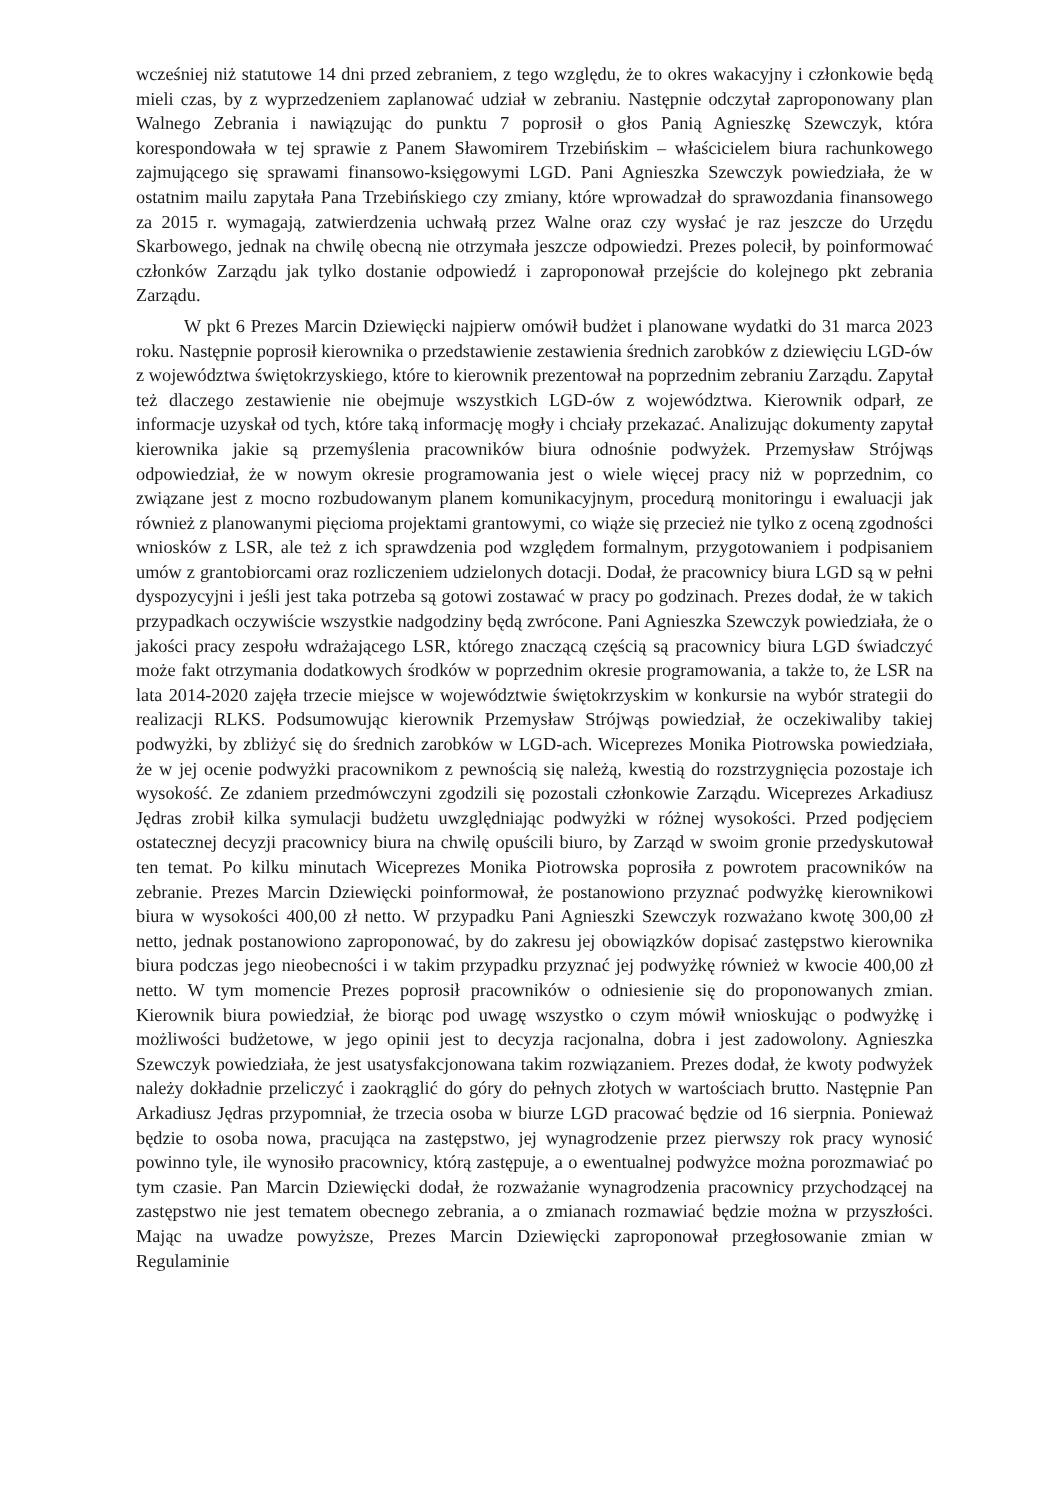wcześniej niż statutowe 14 dni przed zebraniem, z tego względu, że to okres wakacyjny i członkowie będą mieli czas, by z wyprzedzeniem zaplanować udział w zebraniu. Następnie odczytał zaproponowany plan Walnego Zebrania i nawiązując do punktu 7 poprosił o głos Panią Agnieszkę Szewczyk, która korespondowała w tej sprawie z Panem Sławomirem Trzebińskim – właścicielem biura rachunkowego zajmującego się sprawami finansowo-księgowymi LGD. Pani Agnieszka Szewczyk powiedziała, że w ostatnim mailu zapytała Pana Trzebińskiego czy zmiany, które wprowadzał do sprawozdania finansowego za 2015 r. wymagają, zatwierdzenia uchwałą przez Walne oraz czy wysłać je raz jeszcze do Urzędu Skarbowego, jednak na chwilę obecną nie otrzymała jeszcze odpowiedzi. Prezes polecił, by poinformować członków Zarządu jak tylko dostanie odpowiedź i zaproponował przejście do kolejnego pkt zebrania Zarządu.
W pkt 6 Prezes Marcin Dziewięcki najpierw omówił budżet i planowane wydatki do 31 marca 2023 roku. Następnie poprosił kierownika o przedstawienie zestawienia średnich zarobków z dziewięciu LGD-ów z województwa świętokrzyskiego, które to kierownik prezentował na poprzednim zebraniu Zarządu. Zapytał też dlaczego zestawienie nie obejmuje wszystkich LGD-ów z województwa. Kierownik odparł, ze informacje uzyskał od tych, które taką informację mogły i chciały przekazać. Analizując dokumenty zapytał kierownika jakie są przemyślenia pracowników biura odnośnie podwyżek. Przemysław Strójwąs odpowiedział, że w nowym okresie programowania jest o wiele więcej pracy niż w poprzednim, co związane jest z mocno rozbudowanym planem komunikacyjnym, procedurą monitoringu i ewaluacji jak również z planowanymi pięcioma projektami grantowymi, co wiąże się przecież nie tylko z oceną zgodności wniosków z LSR, ale też z ich sprawdzenia pod względem formalnym, przygotowaniem i podpisaniem umów z grantobiorcami oraz rozliczeniem udzielonych dotacji. Dodał, że pracownicy biura LGD są w pełni dyspozycyjni i jeśli jest taka potrzeba są gotowi zostawać w pracy po godzinach. Prezes dodał, że w takich przypadkach oczywiście wszystkie nadgodziny będą zwrócone. Pani Agnieszka Szewczyk powiedziała, że o jakości pracy zespołu wdrażającego LSR, którego znaczącą częścią są pracownicy biura LGD świadczyć może fakt otrzymania dodatkowych środków w poprzednim okresie programowania, a także to, że LSR na lata 2014-2020 zajęła trzecie miejsce w województwie świętokrzyskim w konkursie na wybór strategii do realizacji RLKS. Podsumowując kierownik Przemysław Strójwąs powiedział, że oczekiwaliby takiej podwyżki, by zbliżyć się do średnich zarobków w LGD-ach. Wiceprezes Monika Piotrowska powiedziała, że w jej ocenie podwyżki pracownikom z pewnością się należą, kwestią do rozstrzygnięcia pozostaje ich wysokość. Ze zdaniem przedmówczyni zgodzili się pozostali członkowie Zarządu. Wiceprezes Arkadiusz Jędras zrobił kilka symulacji budżetu uwzględniając podwyżki w różnej wysokości. Przed podjęciem ostatecznej decyzji pracownicy biura na chwilę opuścili biuro, by Zarząd w swoim gronie przedyskutował ten temat. Po kilku minutach Wiceprezes Monika Piotrowska poprosiła z powrotem pracowników na zebranie. Prezes Marcin Dziewięcki poinformował, że postanowiono przyznać podwyżkę kierownikowi biura w wysokości 400,00 zł netto. W przypadku Pani Agnieszki Szewczyk rozważano kwotę 300,00 zł netto, jednak postanowiono zaproponować, by do zakresu jej obowiązków dopisać zastępstwo kierownika biura podczas jego nieobecności i w takim przypadku przyznać jej podwyżkę również w kwocie 400,00 zł netto. W tym momencie Prezes poprosił pracowników o odniesienie się do proponowanych zmian. Kierownik biura powiedział, że biorąc pod uwagę wszystko o czym mówił wnioskując o podwyżkę i możliwości budżetowe, w jego opinii jest to decyzja racjonalna, dobra i jest zadowolony. Agnieszka Szewczyk powiedziała, że jest usatysfakcjonowana takim rozwiązaniem. Prezes dodał, że kwoty podwyżek należy dokładnie przeliczyć i zaokrąglić do góry do pełnych złotych w wartościach brutto. Następnie Pan Arkadiusz Jędras przypomniał, że trzecia osoba w biurze LGD pracować będzie od 16 sierpnia. Ponieważ będzie to osoba nowa, pracująca na zastępstwo, jej wynagrodzenie przez pierwszy rok pracy wynosić powinno tyle, ile wynosiło pracownicy, którą zastępuje, a o ewentualnej podwyżce można porozmawiać po tym czasie. Pan Marcin Dziewięcki dodał, że rozważanie wynagrodzenia pracownicy przychodzącej na zastępstwo nie jest tematem obecnego zebrania, a o zmianach rozmawiać będzie można w przyszłości. Mając na uwadze powyższe, Prezes Marcin Dziewięcki zaproponował przegłosowanie zmian w Regulaminie